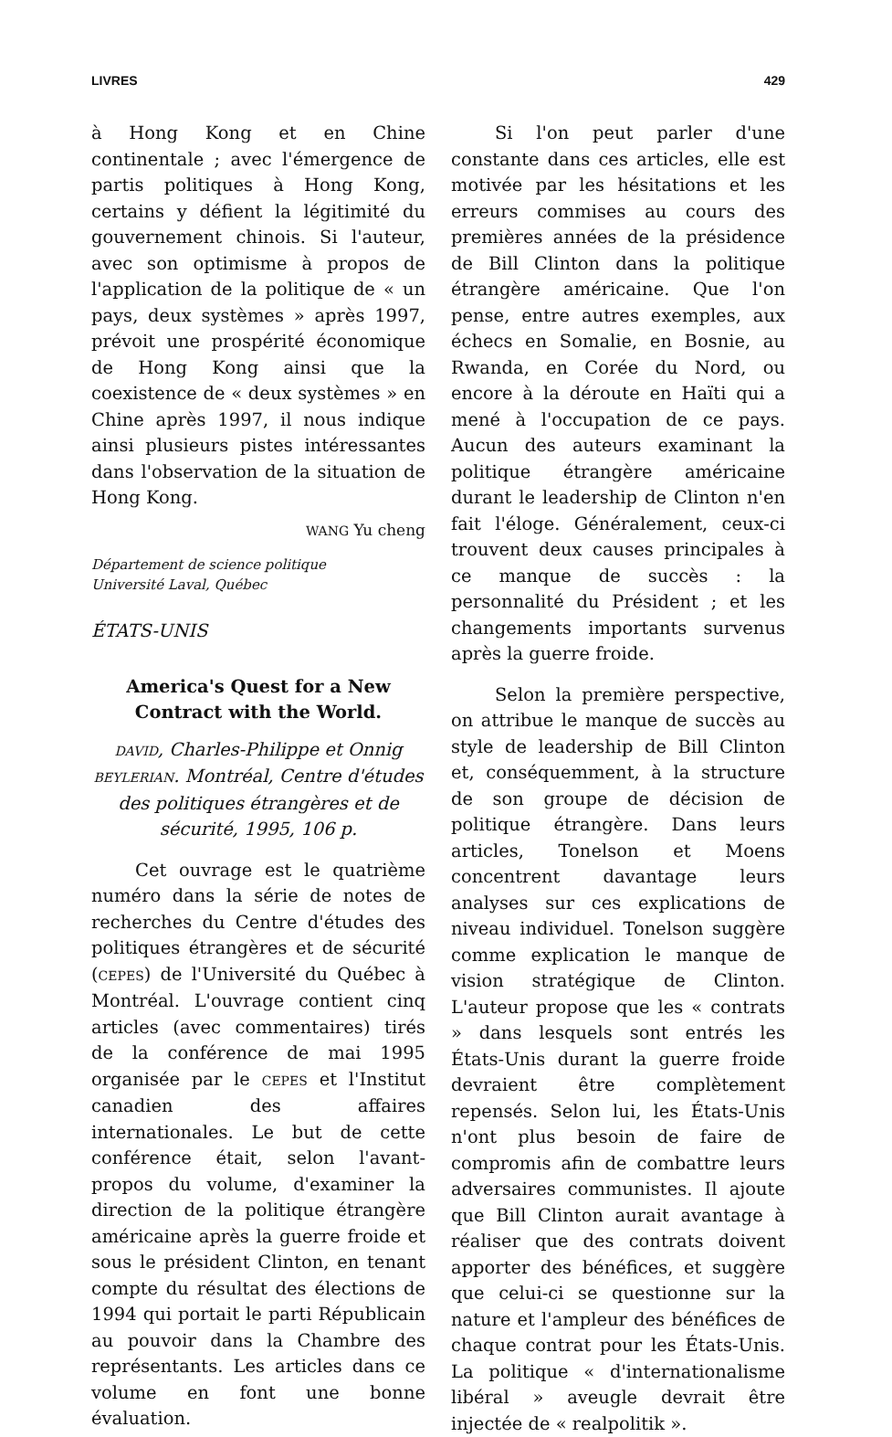LIVRES 429
à Hong Kong et en Chine continentale ; avec l'émergence de partis politiques à Hong Kong, certains y défient la légitimité du gouvernement chinois. Si l'auteur, avec son optimisme à propos de l'application de la politique de « un pays, deux systèmes » après 1997, prévoit une prospérité économique de Hong Kong ainsi que la coexistence de « deux systèmes » en Chine après 1997, il nous indique ainsi plusieurs pistes intéressantes dans l'observation de la situation de Hong Kong.
WANG Yu cheng
Département de science politique
Université Laval, Québec
ÉTATS-UNIS
America's Quest for a New Contract with the World.
DAVID, Charles-Philippe et Onnig BEYLERIAN. Montréal, Centre d'études des politiques étrangères et de sécurité, 1995, 106 p.
Cet ouvrage est le quatrième numéro dans la série de notes de recherches du Centre d'études des politiques étrangères et de sécurité (CEPES) de l'Université du Québec à Montréal. L'ouvrage contient cinq articles (avec commentaires) tirés de la conférence de mai 1995 organisée par le CEPES et l'Institut canadien des affaires internationales. Le but de cette conférence était, selon l'avant-propos du volume, d'examiner la direction de la politique étrangère américaine après la guerre froide et sous le président Clinton, en tenant compte du résultat des élections de 1994 qui portait le parti Républicain au pouvoir dans la Chambre des représentants. Les articles dans ce volume en font une bonne évaluation.
Si l'on peut parler d'une constante dans ces articles, elle est motivée par les hésitations et les erreurs commises au cours des premières années de la présidence de Bill Clinton dans la politique étrangère américaine. Que l'on pense, entre autres exemples, aux échecs en Somalie, en Bosnie, au Rwanda, en Corée du Nord, ou encore à la déroute en Haïti qui a mené à l'occupation de ce pays. Aucun des auteurs examinant la politique étrangère américaine durant le leadership de Clinton n'en fait l'éloge. Généralement, ceux-ci trouvent deux causes principales à ce manque de succès : la personnalité du Président ; et les changements importants survenus après la guerre froide.
Selon la première perspective, on attribue le manque de succès au style de leadership de Bill Clinton et, conséquemment, à la structure de son groupe de décision de politique étrangère. Dans leurs articles, Tonelson et Moens concentrent davantage leurs analyses sur ces explications de niveau individuel. Tonelson suggère comme explication le manque de vision stratégique de Clinton. L'auteur propose que les « contrats » dans lesquels sont entrés les États-Unis durant la guerre froide devraient être complètement repensés. Selon lui, les États-Unis n'ont plus besoin de faire de compromis afin de combattre leurs adversaires communistes. Il ajoute que Bill Clinton aurait avantage à réaliser que des contrats doivent apporter des bénéfices, et suggère que celui-ci se questionne sur la nature et l'ampleur des bénéfices de chaque contrat pour les États-Unis. La politique « d'internationalisme libéral » aveugle devrait être injectée de « realpolitik ».